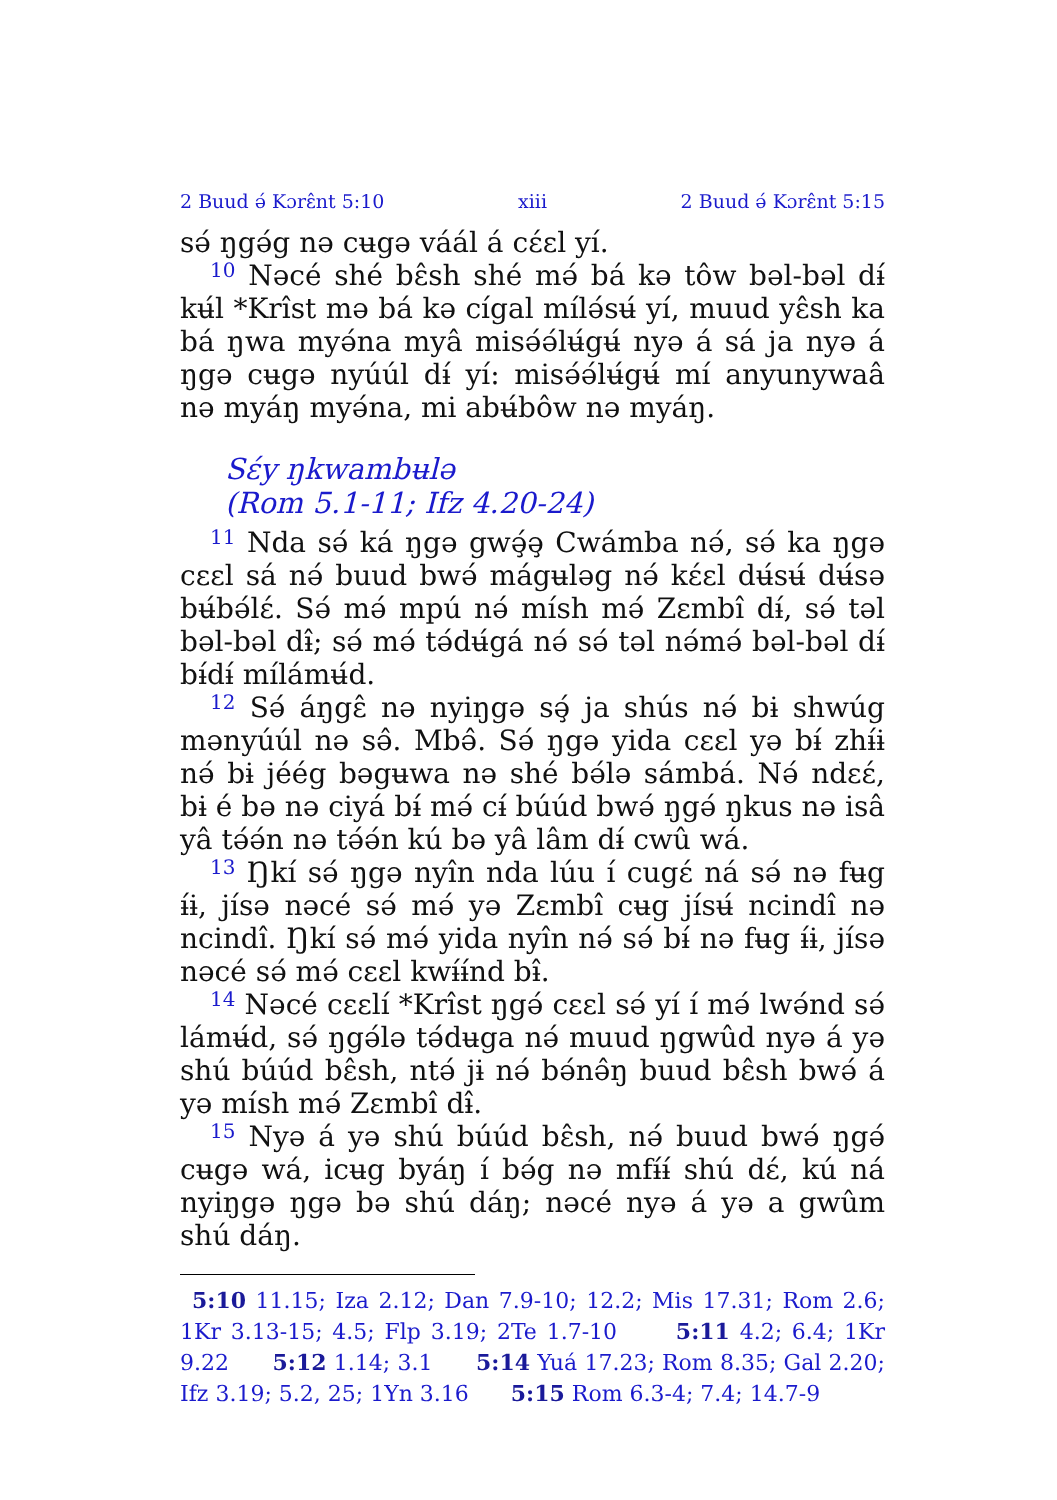2 Buud ә́ Kɔrɛ̂nt 5:10 xiii 2 Buud ә́ Kɔrɛ̂nt 5:15
sә́ ŋgә́g nә cʉgә váál á cɛ́ɛl yí.
<sup>10</sup> Nәcé shé bɛ̂sh shé mә́ bá kә tôw bәl-bәl dɨ́ kʉ́l *Krîst mә bá kә cígal mílә́sʉ́ yí, muud yɛ̂sh ka bá ŋwa myә́na myâ misә́ә́lʉ́gʉ́ nyә á sá ja nyә á ŋgә cʉgә nyúúl dɨ́ yí: misә́ә́lʉ́gʉ́ mí anyunywaâ nә myáŋ myә́na, mi abʉ́bôw nә myáŋ.
Sɛ́y ŋkwambʉlә
(Rom 5.1-11; Ifz 4.20-24)
<sup>11</sup> Nda sә́ ká ŋgә gwә̧́ә̧ Cwámba nә́, sә́ ka ŋgә cɛɛl sá nә́ buud bwә́ mágʉlәg nә́ kɛ́ɛl dʉ́sʉ́ dʉ́sә bʉ́bә́lɛ́. Sә́ mә́ mpú nә́ mísh mә́ Zɛmbî dɨ́, sә́ tәl bәl-bәl dɨ̂; sә́ mә́ tә́dʉ́gá nә́ sә́ tәl nә́mә́ bәl-bәl dɨ́ bɨ́dɨ́ mílámʉ́d.
<sup>12</sup> Sә́ áŋgɛ̂ nә nyiŋgә sә̧́ ja shús nә́ bɨ shwúg mәnyúúl nә sә̂. Mbә̂. Sә́ ŋgә yida cɛɛl yә bɨ́ zhɨ́ɨ nә́ bɨ jéég bәgʉwa nә shé bә́lә sámbá. Nә́ ndɛɛ́, bɨ é bә nә ciyá bɨ́ mә́ cɨ́ búúd bwә́ ŋgә́ ŋkus nә isâ yâ tә́ә́n nә tә́ә́n kú bә yâ lâm dɨ́ cwû wá.
<sup>13</sup> Ŋkí sә́ ŋgә nyîn nda lúu í cugɛ́ ná sә́ nә fʉg ɨ́ɨ, jísә nәcé sә́ mә́ yә Zɛmbî cʉg jísʉ́ ncindî nә ncindî. Ŋkí sә́ mә́ yida nyîn nә́ sә́ bɨ́ nә fʉg ɨ́ɨ, jísә nәcé sә́ mә́ cɛɛl kwɨ́ɨ́nd bɨ̂.
<sup>14</sup> Nәcé cɛɛlí *Krîst ŋgә́ cɛɛl sә́ yí í mә́ lwә́nd sә́ lámʉ́d, sә́ ŋgә́lә tә́dʉga nә́ muud ŋgwûd nyә á yә shú búúd bɛ̂sh, ntә́ jɨ nә́ bә́nә̂ŋ buud bɛ̂sh bwә́ á yә mísh mә́ Zɛmbî dɨ̂.
<sup>15</sup> Nyә á yә shú búúd bɛ̂sh, nә́ buud bwә́ ŋgә́ cʉgә wá, icʉg byáŋ í bә́g nә mfɨ́ɨ́ shú dɛ́, kú ná nyiŋgә ŋgә bә shú dáŋ; nәcé nyә á yә a gwûm shú dáŋ.
5:10 11.15; Iza 2.12; Dan 7.9-10; 12.2; Mis 17.31; Rom 2.6; 1Kr 3.13-15; 4.5; Flp 3.19; 2Te 1.7-10 5:11 4.2; 6.4; 1Kr 9.22 5:12 1.14; 3.1 5:14 Yuá 17.23; Rom 8.35; Gal 2.20; Ifz 3.19; 5.2, 25; 1Yn 3.16 5:15 Rom 6.3-4; 7.4; 14.7-9